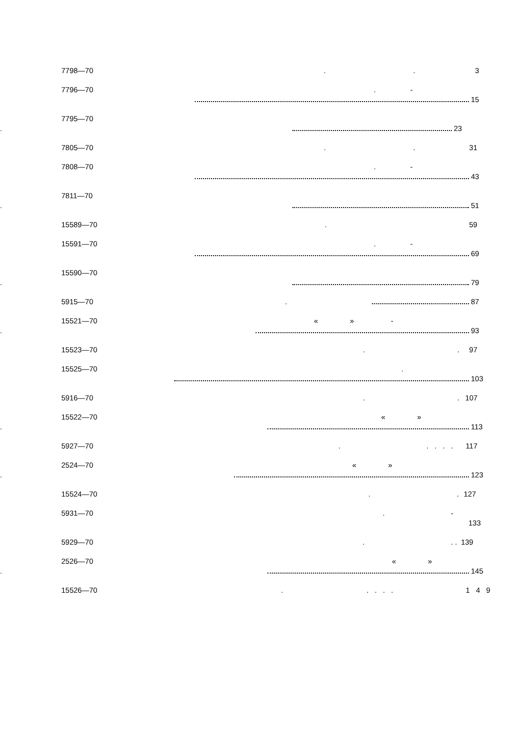7798—70.. 3
7796—70. -
15
7795—70
. 23
7805—70.. 31
7808—70. -
43
7811—70
. 51
15589—70. 59
15591—70. -
69
15590—70
. 79
5915—70. 87
15521—70 « » -
. 93
15523—70.. 97
15525—70.
103
5916—70.. 107
15522—70 « »
. 113
5927—70.. . . . 117
2524—70 « »
. 123
15524—70.. 127
5931—70. -
133
5929—70.. . 139
2526—70 « »
. 145
15526—70.. . . . 1 4 9